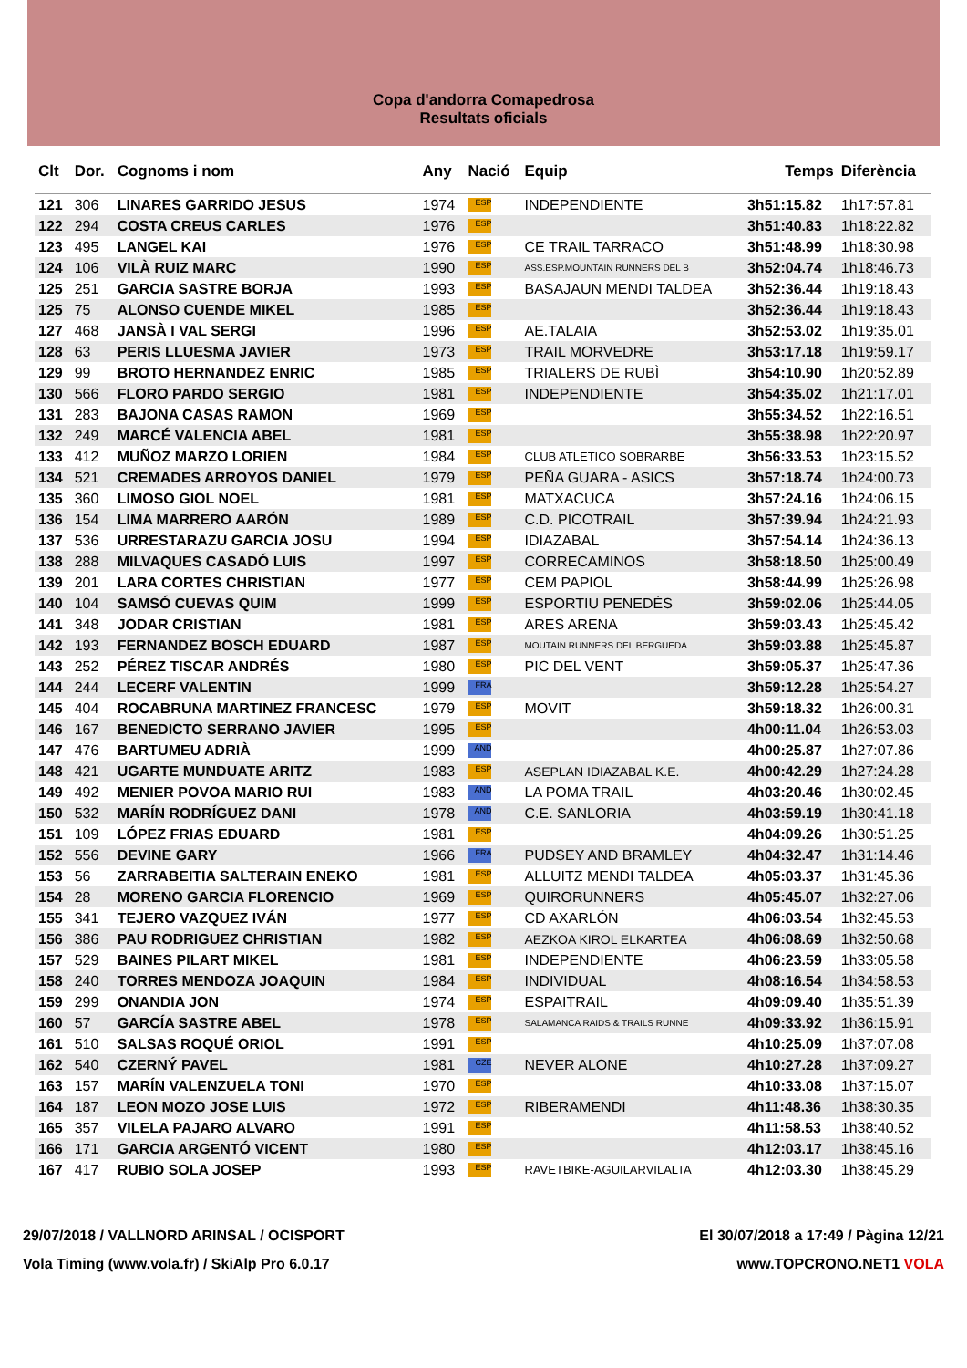Copa d'andorra Comapedrosa
Resultats oficials
| Clt | Dor. | Cognoms i nom | Any | Nació | Equip | Temps | Diferència |
| --- | --- | --- | --- | --- | --- | --- | --- |
| 121 | 306 | LINARES GARRIDO JESUS | 1974 | ESP | INDEPENDIENTE | 3h51:15.82 | 1h17:57.81 |
| 122 | 294 | COSTA CREUS CARLES | 1976 | ESP | | 3h51:40.83 | 1h18:22.82 |
| 123 | 495 | LANGEL KAI | 1976 | ESP | CE TRAIL TARRACO | 3h51:48.99 | 1h18:30.98 |
| 124 | 106 | VILÀ RUIZ MARC | 1990 | ESP | ASS.ESP.MOUNTAIN RUNNERS DEL B | 3h52:04.74 | 1h18:46.73 |
| 125 | 251 | GARCIA SASTRE BORJA | 1993 | ESP | BASAJAUN MENDI TALDEA | 3h52:36.44 | 1h19:18.43 |
| 125 | 75 | ALONSO CUENDE MIKEL | 1985 | ESP | | 3h52:36.44 | 1h19:18.43 |
| 127 | 468 | JANSÀ I VAL SERGI | 1996 | ESP | AE.TALAIA | 3h52:53.02 | 1h19:35.01 |
| 128 | 63 | PERIS LLUESMA JAVIER | 1973 | ESP | TRAIL MORVEDRE | 3h53:17.18 | 1h19:59.17 |
| 129 | 99 | BROTO HERNANDEZ ENRIC | 1985 | ESP | TRIALERS DE RUBÌ | 3h54:10.90 | 1h20:52.89 |
| 130 | 566 | FLORO PARDO SERGIO | 1981 | ESP | INDEPENDIENTE | 3h54:35.02 | 1h21:17.01 |
| 131 | 283 | BAJONA CASAS RAMON | 1969 | ESP | | 3h55:34.52 | 1h22:16.51 |
| 132 | 249 | MARCÉ VALENCIA ABEL | 1981 | ESP | | 3h55:38.98 | 1h22:20.97 |
| 133 | 412 | MUÑOZ MARZO LORIEN | 1984 | ESP | CLUB ATLETICO SOBRARBE | 3h56:33.53 | 1h23:15.52 |
| 134 | 521 | CREMADES ARROYOS DANIEL | 1979 | ESP | PEÑA GUARA - ASICS | 3h57:18.74 | 1h24:00.73 |
| 135 | 360 | LIMOSO GIOL NOEL | 1981 | ESP | MATXACUCA | 3h57:24.16 | 1h24:06.15 |
| 136 | 154 | LIMA MARRERO AARÓN | 1989 | ESP | C.D. PICOTRAIL | 3h57:39.94 | 1h24:21.93 |
| 137 | 536 | URRESTARAZU GARCIA JOSU | 1994 | ESP | IDIAZABAL | 3h57:54.14 | 1h24:36.13 |
| 138 | 288 | MILVAQUES CASADÓ LUIS | 1997 | ESP | CORRECAMINOS | 3h58:18.50 | 1h25:00.49 |
| 139 | 201 | LARA CORTES CHRISTIAN | 1977 | ESP | CEM PAPIOL | 3h58:44.99 | 1h25:26.98 |
| 140 | 104 | SAMSÓ CUEVAS QUIM | 1999 | ESP | ESPORTIU PENEDÈS | 3h59:02.06 | 1h25:44.05 |
| 141 | 348 | JODAR CRISTIAN | 1981 | ESP | ARES ARENA | 3h59:03.43 | 1h25:45.42 |
| 142 | 193 | FERNANDEZ BOSCH EDUARD | 1987 | ESP | MOUTAIN RUNNERS DEL BERGUEDA | 3h59:03.88 | 1h25:45.87 |
| 143 | 252 | PÉREZ TISCAR ANDRÉS | 1980 | ESP | PIC DEL VENT | 3h59:05.37 | 1h25:47.36 |
| 144 | 244 | LECERF VALENTIN | 1999 | FRA | | 3h59:12.28 | 1h25:54.27 |
| 145 | 404 | ROCABRUNA MARTINEZ FRANCESC | 1979 | ESP | MOVIT | 3h59:18.32 | 1h26:00.31 |
| 146 | 167 | BENEDICTO SERRANO JAVIER | 1995 | ESP | | 4h00:11.04 | 1h26:53.03 |
| 147 | 476 | BARTUMEU ADRIÀ | 1999 | AND | | 4h00:25.87 | 1h27:07.86 |
| 148 | 421 | UGARTE MUNDUATE ARITZ | 1983 | ESP | ASEPLAN IDIAZABAL K.E. | 4h00:42.29 | 1h27:24.28 |
| 149 | 492 | MENIER POVOA MARIO RUI | 1983 | AND | LA POMA TRAIL | 4h03:20.46 | 1h30:02.45 |
| 150 | 532 | MARÍN RODRÍGUEZ DANI | 1978 | AND | C.E. SANLORIA | 4h03:59.19 | 1h30:41.18 |
| 151 | 109 | LÓPEZ FRIAS EDUARD | 1981 | ESP | | 4h04:09.26 | 1h30:51.25 |
| 152 | 556 | DEVINE GARY | 1966 | FRA | PUDSEY AND BRAMLEY | 4h04:32.47 | 1h31:14.46 |
| 153 | 56 | ZARRABEITIA SALTERAIN ENEKO | 1981 | ESP | ALLUITZ MENDI TALDEA | 4h05:03.37 | 1h31:45.36 |
| 154 | 28 | MORENO GARCIA FLORENCIO | 1969 | ESP | QUIRORUNNERS | 4h05:45.07 | 1h32:27.06 |
| 155 | 341 | TEJERO VAZQUEZ IVÁN | 1977 | ESP | CD AXARLÓN | 4h06:03.54 | 1h32:45.53 |
| 156 | 386 | PAU RODRIGUEZ CHRISTIAN | 1982 | ESP | AEZKOA KIROL ELKARTEA | 4h06:08.69 | 1h32:50.68 |
| 157 | 529 | BAINES PILART MIKEL | 1981 | ESP | INDEPENDIENTE | 4h06:23.59 | 1h33:05.58 |
| 158 | 240 | TORRES MENDOZA JOAQUIN | 1984 | ESP | INDIVIDUAL | 4h08:16.54 | 1h34:58.53 |
| 159 | 299 | ONANDIA JON | 1974 | ESP | ESPAITRAIL | 4h09:09.40 | 1h35:51.39 |
| 160 | 57 | GARCÍA SASTRE ABEL | 1978 | ESP | SALAMANCA RAIDS & TRAILS RUNNE | 4h09:33.92 | 1h36:15.91 |
| 161 | 510 | SALSAS ROQUÉ ORIOL | 1991 | ESP | | 4h10:25.09 | 1h37:07.08 |
| 162 | 540 | CZERNÝ PAVEL | 1981 | CZE | NEVER ALONE | 4h10:27.28 | 1h37:09.27 |
| 163 | 157 | MARÍN VALENZUELA TONI | 1970 | ESP | | 4h10:33.08 | 1h37:15.07 |
| 164 | 187 | LEON MOZO JOSE LUIS | 1972 | ESP | RIBERAMENDI | 4h11:48.36 | 1h38:30.35 |
| 165 | 357 | VILELA PAJARO ALVARO | 1991 | ESP | | 4h11:58.53 | 1h38:40.52 |
| 166 | 171 | GARCIA ARGENTÓ VICENT | 1980 | ESP | | 4h12:03.17 | 1h38:45.16 |
| 167 | 417 | RUBIO SOLA JOSEP | 1993 | ESP | RAVETBIKE-AGUILARVILALTA | 4h12:03.30 | 1h38:45.29 |
29/07/2018 / VALLNORD ARINSAL / OCISPORT
Vola Timing (www.vola.fr) / SkiAlp Pro 6.0.17
El 30/07/2018 a 17:49 / Pàgina 12/21
www.TOPCRONO.NET1 VOLA